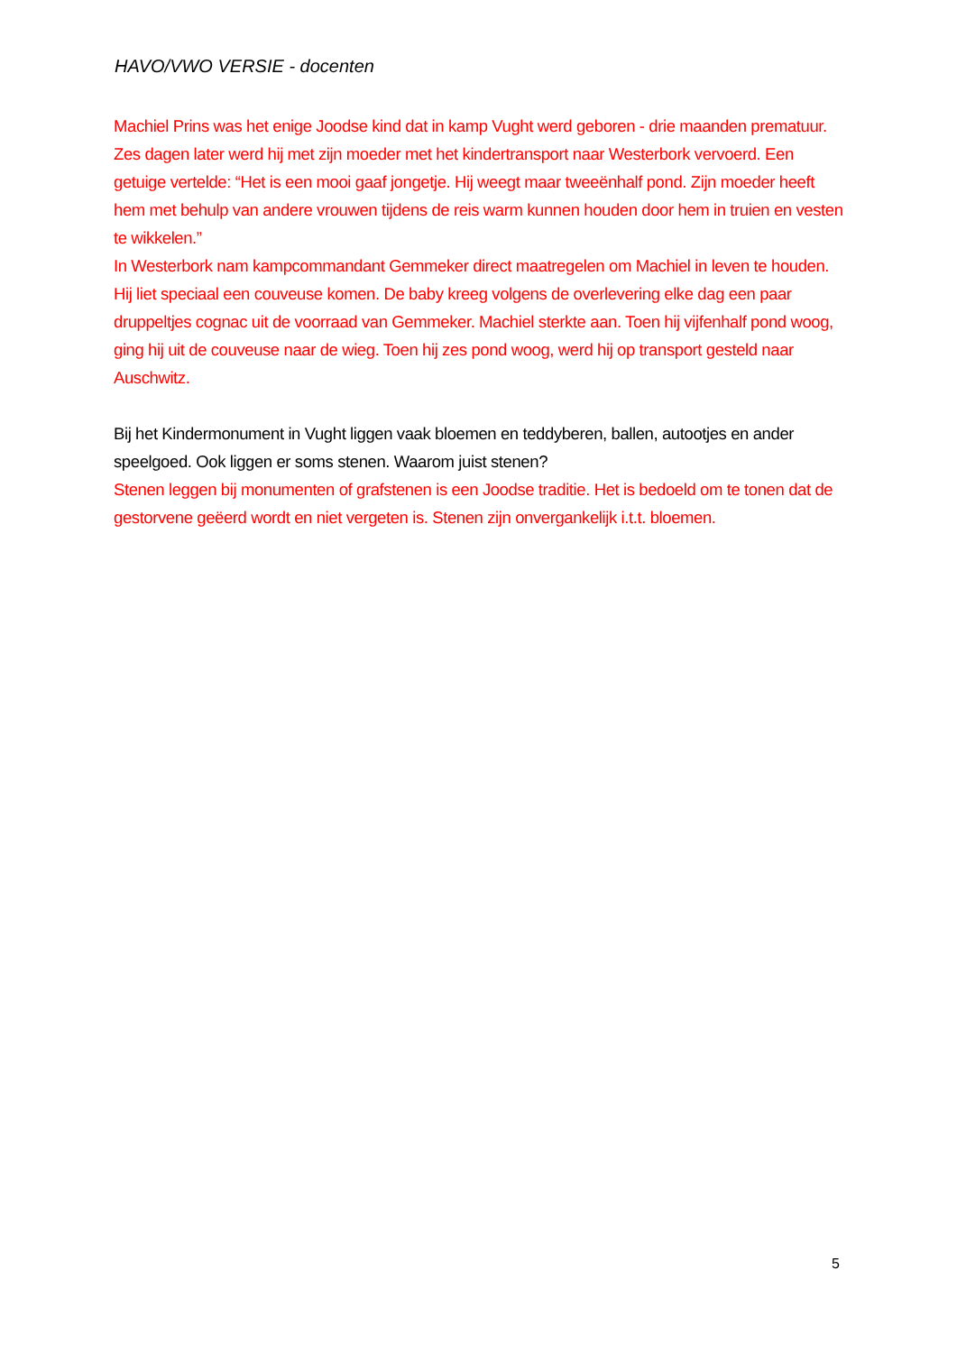HAVO/VWO VERSIE - docenten
Machiel Prins was het enige Joodse kind dat in kamp Vught werd geboren - drie maanden prematuur. Zes dagen later werd hij met zijn moeder met het kindertransport naar Westerbork vervoerd. Een getuige vertelde: “Het is een mooi gaaf jongetje. Hij weegt maar tweeënhalf pond. Zijn moeder heeft hem met behulp van andere vrouwen tijdens de reis warm kunnen houden door hem in truien en vesten te wikkelen.”
In Westerbork nam kampcommandant Gemmeker direct maatregelen om Machiel in leven te houden. Hij liet speciaal een couveuse komen. De baby kreeg volgens de overlevering elke dag een paar druppeltjes cognac uit de voorraad van Gemmeker. Machiel sterkte aan. Toen hij vijfenhalf pond woog, ging hij uit de couveuse naar de wieg. Toen hij zes pond woog, werd hij op transport gesteld naar Auschwitz.
Bij het Kindermonument in Vught liggen vaak bloemen en teddyberen, ballen, autootjes en ander speelgoed. Ook liggen er soms stenen. Waarom juist stenen?
Stenen leggen bij monumenten of grafstenen is een Joodse traditie. Het is bedoeld om te tonen dat de gestorvene geëerd wordt en niet vergeten is. Stenen zijn onvergankelijk i.t.t. bloemen.
5